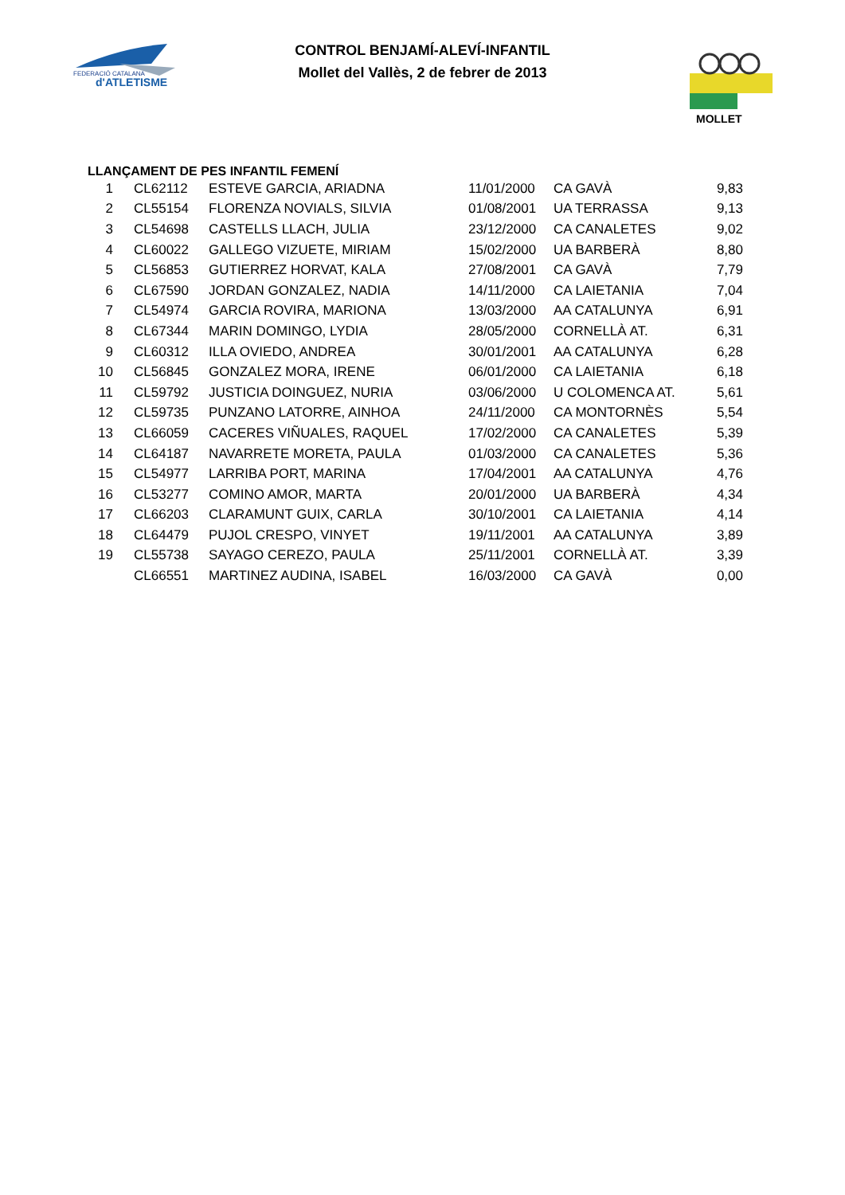FEDERACIÓ CATALANA
d'ATLETISME
CONTROL BENJAMÍ-ALEVÍ-INFANTIL
Mollet del Vallès, 2 de febrer de 2013
MOLLET
LLANÇAMENT DE PES INFANTIL FEMENÍ
| 1 | CL62112 | ESTEVE GARCIA, ARIADNA | 11/01/2000 | CA GAVÀ | 9,83 |
| 2 | CL55154 | FLORENZA NOVIALS, SILVIA | 01/08/2001 | UA TERRASSA | 9,13 |
| 3 | CL54698 | CASTELLS LLACH, JULIA | 23/12/2000 | CA CANALETES | 9,02 |
| 4 | CL60022 | GALLEGO VIZUETE, MIRIAM | 15/02/2000 | UA BARBERÀ | 8,80 |
| 5 | CL56853 | GUTIERREZ HORVAT, KALA | 27/08/2001 | CA GAVÀ | 7,79 |
| 6 | CL67590 | JORDAN GONZALEZ, NADIA | 14/11/2000 | CA LAIETANIA | 7,04 |
| 7 | CL54974 | GARCIA ROVIRA, MARIONA | 13/03/2000 | AA CATALUNYA | 6,91 |
| 8 | CL67344 | MARIN DOMINGO, LYDIA | 28/05/2000 | CORNELLÀ AT. | 6,31 |
| 9 | CL60312 | ILLA OVIEDO, ANDREA | 30/01/2001 | AA CATALUNYA | 6,28 |
| 10 | CL56845 | GONZALEZ MORA, IRENE | 06/01/2000 | CA LAIETANIA | 6,18 |
| 11 | CL59792 | JUSTICIA DOINGUEZ, NURIA | 03/06/2000 | U COLOMENCA AT. | 5,61 |
| 12 | CL59735 | PUNZANO LATORRE, AINHOA | 24/11/2000 | CA MONTORNÈS | 5,54 |
| 13 | CL66059 | CACERES VIÑUALES, RAQUEL | 17/02/2000 | CA CANALETES | 5,39 |
| 14 | CL64187 | NAVARRETE MORETA, PAULA | 01/03/2000 | CA CANALETES | 5,36 |
| 15 | CL54977 | LARRIBA PORT, MARINA | 17/04/2001 | AA CATALUNYA | 4,76 |
| 16 | CL53277 | COMINO AMOR, MARTA | 20/01/2000 | UA BARBERÀ | 4,34 |
| 17 | CL66203 | CLARAMUNT GUIX, CARLA | 30/10/2001 | CA LAIETANIA | 4,14 |
| 18 | CL64479 | PUJOL CRESPO, VINYET | 19/11/2001 | AA CATALUNYA | 3,89 |
| 19 | CL55738 | SAYAGO CEREZO, PAULA | 25/11/2001 | CORNELLÀ AT. | 3,39 |
| | CL66551 | MARTINEZ AUDINA, ISABEL | 16/03/2000 | CA GAVÀ | 0,00 |